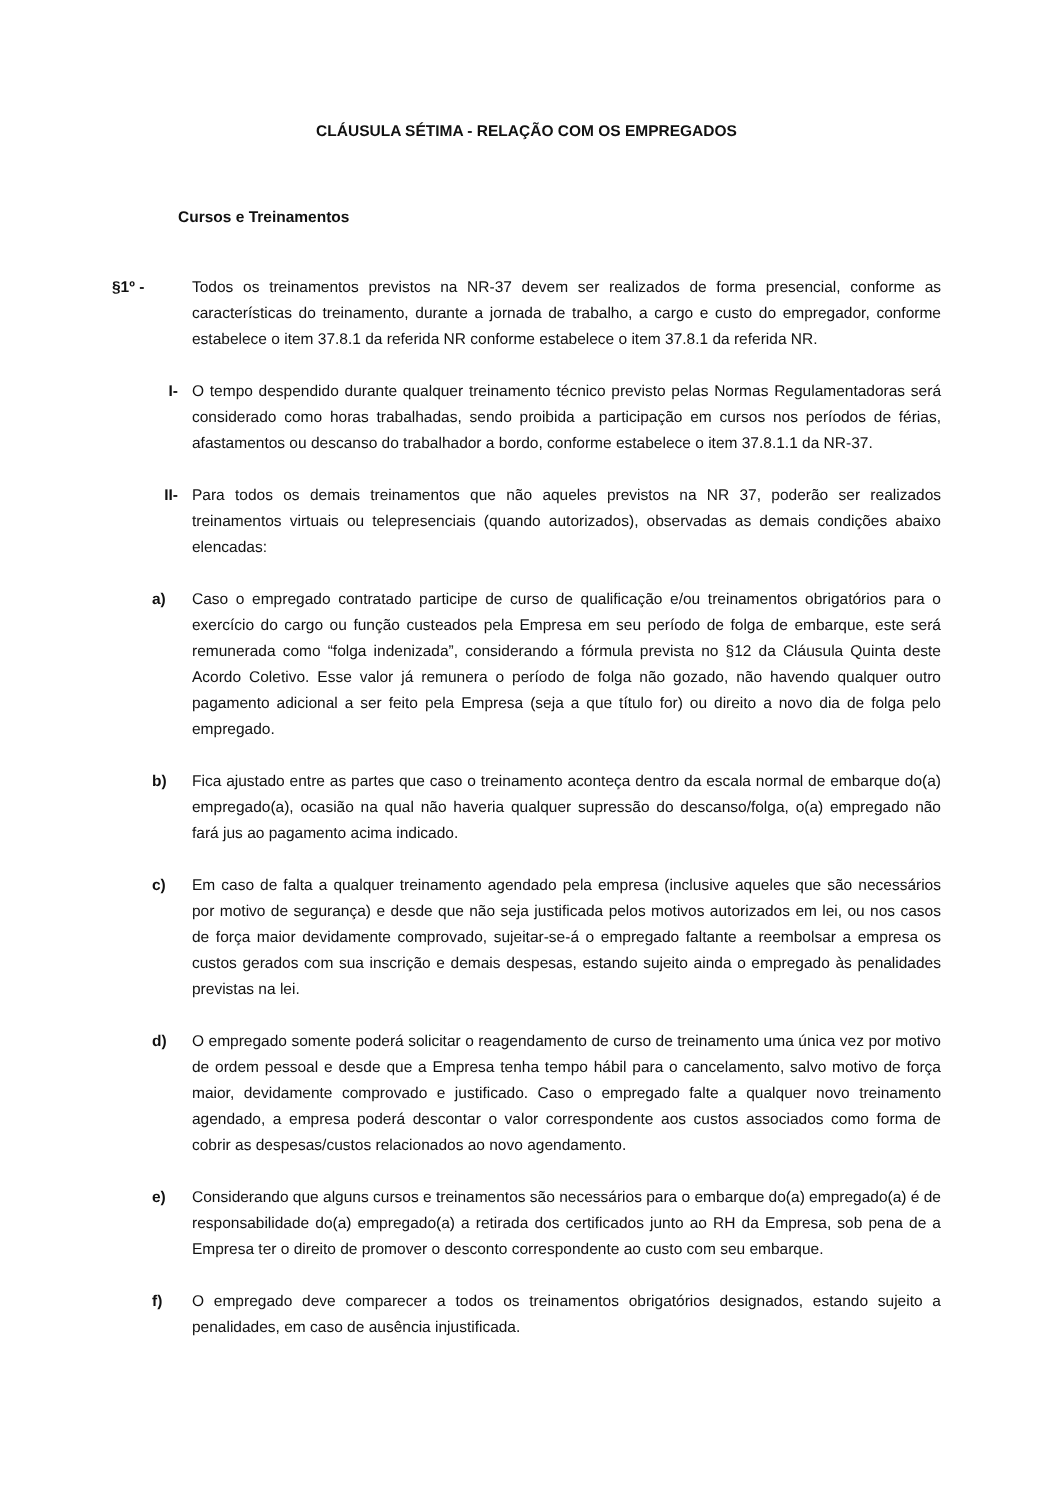CLÁUSULA SÉTIMA - RELAÇÃO COM OS EMPREGADOS
Cursos e Treinamentos
§1º - Todos os treinamentos previstos na NR-37 devem ser realizados de forma presencial, conforme as características do treinamento, durante a jornada de trabalho, a cargo e custo do empregador, conforme estabelece o item 37.8.1 da referida NR conforme estabelece o item 37.8.1 da referida NR.
I- O tempo despendido durante qualquer treinamento técnico previsto pelas Normas Regulamentadoras será considerado como horas trabalhadas, sendo proibida a participação em cursos nos períodos de férias, afastamentos ou descanso do trabalhador a bordo, conforme estabelece o item 37.8.1.1 da NR-37.
II- Para todos os demais treinamentos que não aqueles previstos na NR 37, poderão ser realizados treinamentos virtuais ou telepresenciais (quando autorizados), observadas as demais condições abaixo elencadas:
a) Caso o empregado contratado participe de curso de qualificação e/ou treinamentos obrigatórios para o exercício do cargo ou função custeados pela Empresa em seu período de folga de embarque, este será remunerada como “folga indenizada”, considerando a fórmula prevista no §12 da Cláusula Quinta deste Acordo Coletivo. Esse valor já remunera o período de folga não gozado, não havendo qualquer outro pagamento adicional a ser feito pela Empresa (seja a que título for) ou direito a novo dia de folga pelo empregado.
b) Fica ajustado entre as partes que caso o treinamento aconteça dentro da escala normal de embarque do(a) empregado(a), ocasião na qual não haveria qualquer supressão do descanso/folga, o(a) empregado não fará jus ao pagamento acima indicado.
c) Em caso de falta a qualquer treinamento agendado pela empresa (inclusive aqueles que são necessários por motivo de segurança) e desde que não seja justificada pelos motivos autorizados em lei, ou nos casos de força maior devidamente comprovado, sujeitar-se-á o empregado faltante a reembolsar a empresa os custos gerados com sua inscrição e demais despesas, estando sujeito ainda o empregado às penalidades previstas na lei.
d) O empregado somente poderá solicitar o reagendamento de curso de treinamento uma única vez por motivo de ordem pessoal e desde que a Empresa tenha tempo hábil para o cancelamento, salvo motivo de força maior, devidamente comprovado e justificado. Caso o empregado falte a qualquer novo treinamento agendado, a empresa poderá descontar o valor correspondente aos custos associados como forma de cobrir as despesas/custos relacionados ao novo agendamento.
e) Considerando que alguns cursos e treinamentos são necessários para o embarque do(a) empregado(a) é de responsabilidade do(a) empregado(a) a retirada dos certificados junto ao RH da Empresa, sob pena de a Empresa ter o direito de promover o desconto correspondente ao custo com seu embarque.
f) O empregado deve comparecer a todos os treinamentos obrigatórios designados, estando sujeito a penalidades, em caso de ausência injustificada.